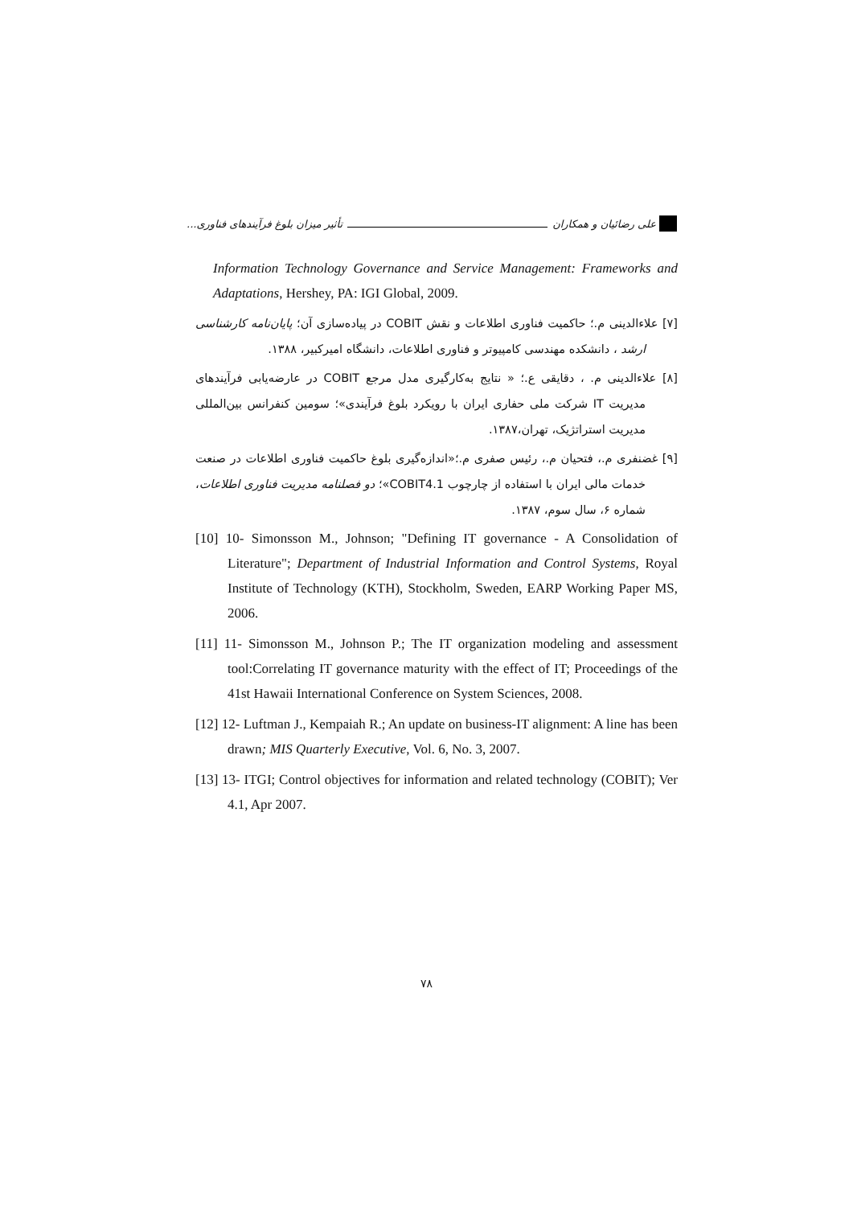علی رضائیان و همکاران تأثیر میزان بلوغ فرآیندهای فناوری...
Information Technology Governance and Service Management: Frameworks and Adaptations, Hershey, PA: IGI Global, 2009.
[۷] علاءالدینی م.؛ حاکمیت فناوری اطلاعات و نقش COBIT در پیاده‌سازی آن؛ پایان‌نامه کارشناسی ارشد ، دانشکده مهندسی کامپیوتر و فناوری اطلاعات، دانشگاه امیرکبیر، ۱۳۸۸.
[۸] علاءالدینی م. ، دقایقی ع.؛ « نتایج به‌کارگیری مدل مرجع COBIT در عارضه‌یابی فرآیندهای مدیریت IT شرکت ملی حفاری ایران با رویکرد بلوغ فرآیندی»؛ سومین کنفرانس بین‌المللی مدیریت استراتژیک، تهران،۱۳۸۷.
[۹] غضنفری م.، فتحیان م.، رئیس صفری م.؛«اندازه‌گیری بلوغ حاکمیت فناوری اطلاعات در صنعت خدمات مالی ایران با استفاده از چارچوب COBIT4.1»؛ دو فصلنامه مدیریت فناوری اطلاعات، شماره ۶، سال سوم، ۱۳۸۷.
[10] 10- Simonsson M., Johnson; "Defining IT governance - A Consolidation of Literature"; Department of Industrial Information and Control Systems, Royal Institute of Technology (KTH), Stockholm, Sweden, EARP Working Paper MS, 2006.
[11] 11- Simonsson M., Johnson P.; The IT organization modeling and assessment tool:Correlating IT governance maturity with the effect of IT; Proceedings of the 41st Hawaii International Conference on System Sciences, 2008.
[12] 12- Luftman J., Kempaiah R.; An update on business-IT alignment: A line has been drawn; MIS Quarterly Executive, Vol. 6, No. 3, 2007.
[13] 13- ITGI; Control objectives for information and related technology (COBIT); Ver 4.1, Apr 2007.
۷۸